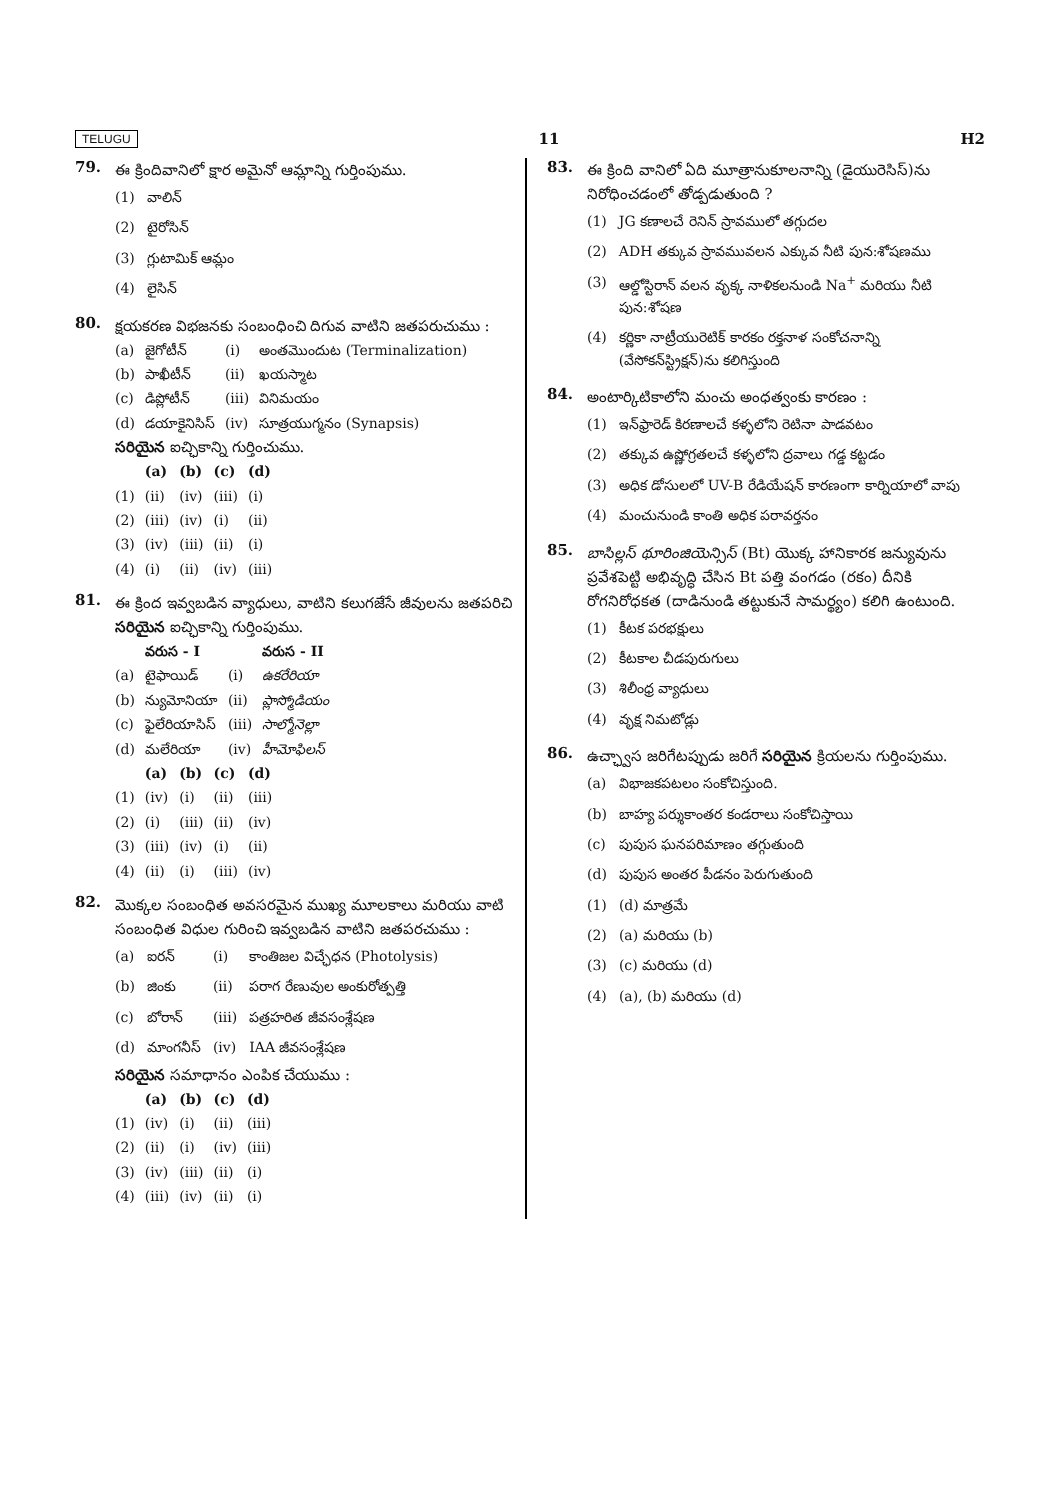TELUGU 11 H2
79.
ఈ క్రిందివానిలో క్షార అమైనో ఆమ్లాన్ని గుర్తింపుము.
| (1) | వాలిన్ |
| (2) | టైరోసిన్ |
| (3) | గ్లుటామిక్ ఆమ్లం |
| (4) | లైసిన్ |
80.
క్షయకరణ విభజనకు సంబంధించి దిగువ వాటిని జతపరుచుము :
| (a) | జైగోటీన్ | (i) | అంతమొందుట (Terminalization) |
| (b) | పాఖీటీన్ | (ii) | ఖయస్మాట |
| (c) | డిప్లోటీన్ | (iii) | వినిమయం |
| (d) | డయాకైనిసిస్ | (iv) | సూత్రయుగ్మనం (Synapsis) |
సరియైన ఐచ్ఛికాన్ని గుర్తించుము.
| | (a) | (b) | (c) | (d) |
| --- | --- | --- | --- | --- |
| (1) | (ii) | (iv) | (iii) | (i) |
| (2) | (iii) | (iv) | (i) | (ii) |
| (3) | (iv) | (iii) | (ii) | (i) |
| (4) | (i) | (ii) | (iv) | (iii) |
81.
ఈ క్రింద ఇవ్వబడిన వ్యాధులు, వాటిని కలుగజేసే జీవులను జతపరిచి సరియైన ఐచ్ఛికాన్ని గుర్తింపుము.
| | వరుస - I | | వరుస - II |
| --- | --- | --- | --- |
| (a) | టైఫాయిడ్ | (i) | ఉకరేరియా |
| (b) | న్యుమోనియా | (ii) | ప్లాస్మోడియం |
| (c) | ఫైలేరియాసిస్ | (iii) | సాల్మోనెల్లా |
| (d) | మలేరియా | (iv) | హీమోఫిలస్ |
| | (a) | (b) | (c) | (d) |
| --- | --- | --- | --- | --- |
| (1) | (iv) | (i) | (ii) | (iii) |
| (2) | (i) | (iii) | (ii) | (iv) |
| (3) | (iii) | (iv) | (i) | (ii) |
| (4) | (ii) | (i) | (iii) | (iv) |
82.
మొక్కల సంబంధిత అవసరమైన ముఖ్య మూలకాలు మరియు వాటి సంబంధిత విధుల గురించి ఇవ్వబడిన వాటిని జతపరచుము :
| (a) | ఐరన్ | (i) | కాంతిజల విచ్ఛేధన (Photolysis) |
| (b) | జింకు | (ii) | పరాగ రేణువుల అంకురోత్పత్తి |
| (c) | బోరాన్ | (iii) | పత్రహరిత జీవసంశ్లేషణ |
| (d) | మాంగనీస్ | (iv) | IAA జీవసంశ్లేషణ |
సరియైన సమాధానం ఎంపిక చేయుము :
| | (a) | (b) | (c) | (d) |
| --- | --- | --- | --- | --- |
| (1) | (iv) | (i) | (ii) | (iii) |
| (2) | (ii) | (i) | (iv) | (iii) |
| (3) | (iv) | (iii) | (ii) | (i) |
| (4) | (iii) | (iv) | (ii) | (i) |
83.
ఈ క్రింది వానిలో ఏది మూత్రానుకూలనాన్ని (డైయురెసిస్)ను నిరోధించడంలో తోడ్పడుతుంది ?
| (1) | JG కణాలచే రెనిన్ స్రావములో తగ్గుదల |
| (2) | ADH తక్కువ స్రావమువలన ఎక్కువ నీటి పున:శోషణము |
| (3) | ఆల్డోస్టిరాన్ వలన వృక్క నాళికలనుండి Na<sup>+</sup> మరియు నీటి పున:శోషణ |
| (4) | కర్ణికా నాట్రీయురెటిక్ కారకం రక్తనాళ సంకోచనాన్ని (వేసోకన్‌స్ట్రిక్షన్)ను కలిగిస్తుంది |
84.
అంటార్కిటికాలోని మంచు అంధత్వంకు కారణం :
| (1) | ఇన్‌ఫ్రారెడ్ కిరణాలచే కళ్ళలోని రెటినా పాడవటం |
| (2) | తక్కువ ఉష్ణోగ్రతలచే కళ్ళలోని ద్రవాలు గడ్డ కట్టడం |
| (3) | అధిక డోసులలో UV-B రేడియేషన్ కారణంగా కార్నియాలో వాపు |
| (4) | మంచునుండి కాంతి అధిక పరావర్తనం |
85.
బాసిల్లస్ థూరింజియెన్సిస్ (Bt) యొక్క హానికారక జన్యువును ప్రవేశపెట్టి అభివృద్ధి చేసిన Bt పత్తి వంగడం (రకం) దీనికి రోగనిరోధకత (దాడినుండి తట్టుకునే సామర్థ్యం) కలిగి ఉంటుంది.
| (1) | కీటక పరభక్షులు |
| (2) | కీటకాల చీడపురుగులు |
| (3) | శిలీంధ్ర వ్యాధులు |
| (4) | వృక్ష నిమటోడ్లు |
86.
ఉచ్ఛ్వాస జరిగేటప్పుడు జరిగే సరియైన క్రియలను గుర్తింపుము.
| (a) | విభాజకపటలం సంకోచిస్తుంది. |
| (b) | బాహ్య పర్శుకాంతర కండరాలు సంకోచిస్తాయి |
| (c) | పుపుస ఘనపరిమాణం తగ్గుతుంది |
| (d) | పుపుస అంతర పీడనం పెరుగుతుంది |
| (1) | (d) మాత్రమే |
| (2) | (a) మరియు (b) |
| (3) | (c) మరియు (d) |
| (4) | (a), (b) మరియు (d) |